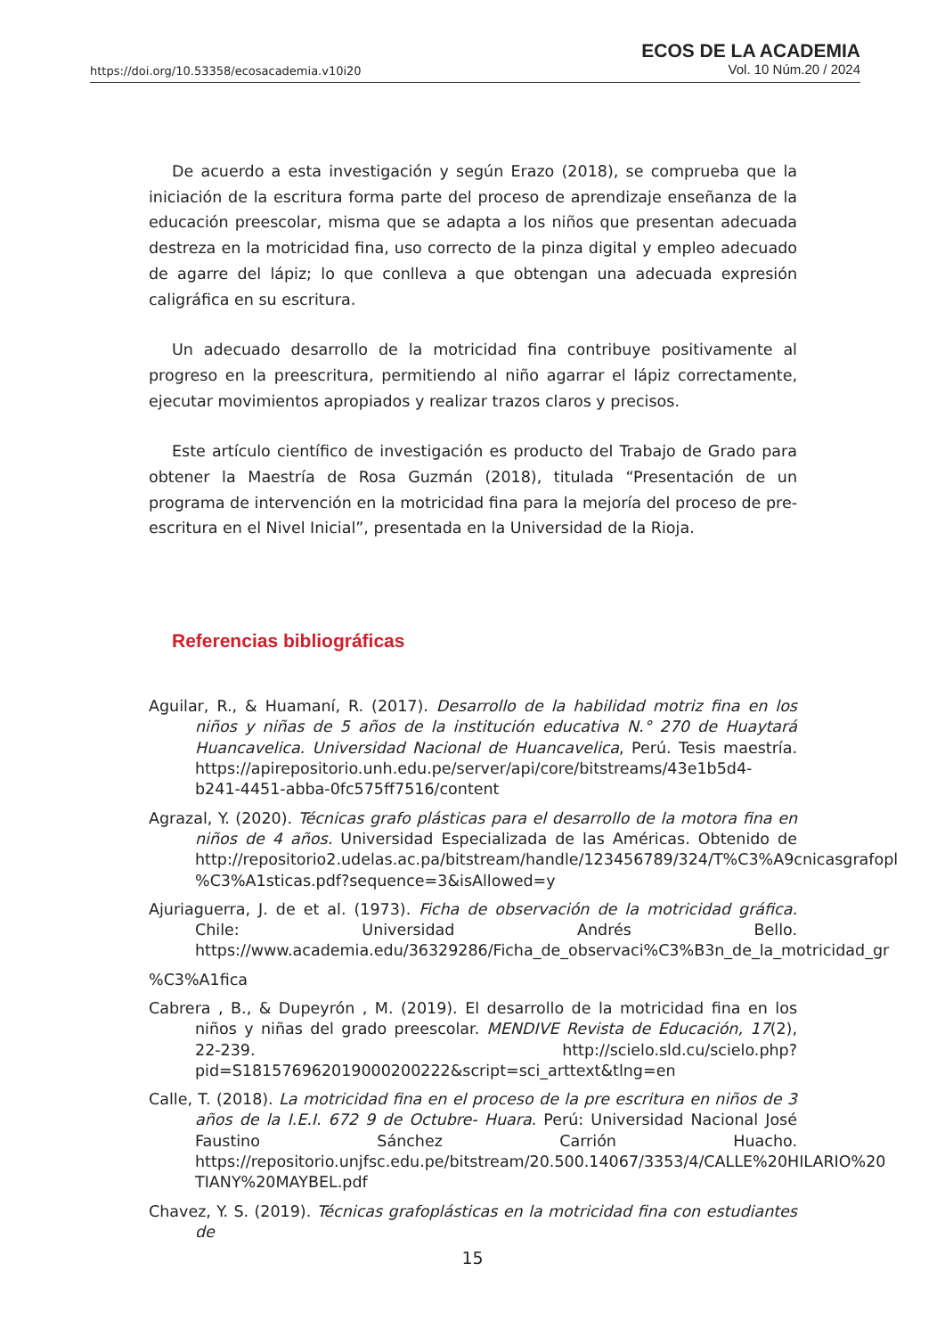https://doi.org/10.53358/ecosacademia.v10i20
ECOS DE LA ACADEMIA
Vol. 10 Núm.20 / 2024
De acuerdo a esta investigación y según Erazo (2018), se comprueba que la iniciación de la escritura forma parte del proceso de aprendizaje enseñanza de la educación preescolar, misma que se adapta a los niños que presentan adecuada destreza en la motricidad fina, uso correcto de la pinza digital y empleo adecuado de agarre del lápiz; lo que conlleva a que obtengan una adecuada expresión caligráfica en su escritura.
Un adecuado desarrollo de la motricidad fina contribuye positivamente al progreso en la preescritura, permitiendo al niño agarrar el lápiz correctamente, ejecutar movimientos apropiados y realizar trazos claros y precisos.
Este artículo científico de investigación es producto del Trabajo de Grado para obtener la Maestría de Rosa Guzmán (2018), titulada “Presentación de un programa de intervención en la motricidad fina para la mejoría del proceso de pre-escritura en el Nivel Inicial”, presentada en la Universidad de la Rioja.
Referencias bibliográficas
Aguilar, R., & Huamaní, R. (2017). Desarrollo de la habilidad motriz fina en los niños y niñas de 5 años de la institución educativa N.° 270 de Huaytará Huancavelica. Universidad Nacional de Huancavelica, Perú. Tesis maestría. https://apirepositorio.unh.edu.pe/server/api/core/bitstreams/43e1b5d4-b241-4451-abba-0fc575ff7516/content
Agrazal, Y. (2020). Técnicas grafo plásticas para el desarrollo de la motora fina en niños de 4 años. Universidad Especializada de las Américas. Obtenido de http://repositorio2.udelas.ac.pa/bitstream/handle/123456789/324/T%C3%A9cnicasgrafopl %C3%A1sticas.pdf?sequence=3&isAllowed=y
Ajuriaguerra, J. de et al. (1973). Ficha de observación de la motricidad gráfica. Chile: Universidad Andrés Bello. https://www.academia.edu/36329286/Ficha_de_observaci%C3%B3n_de_la_motricidad_gr
%C3%A1fica
Cabrera , B., & Dupeyrón , M. (2019). El desarrollo de la motricidad fina en los niños y niñas del grado preescolar. MENDIVE Revista de Educación, 17(2), 22-239. http://scielo.sld.cu/scielo.php?pid=S181576962019000200222&script=sci_arttext&tlng=en
Calle, T. (2018). La motricidad fina en el proceso de la pre escritura en niños de 3 años de la I.E.I. 672 9 de Octubre- Huara. Perú: Universidad Nacional José Faustino Sánchez Carrión Huacho. https://repositorio.unjfsc.edu.pe/bitstream/20.500.14067/3353/4/CALLE%20HILARIO%20 TIANY%20MAYBEL.pdf
Chavez, Y. S. (2019). Técnicas grafoplásticas en la motricidad fina con estudiantes de
15